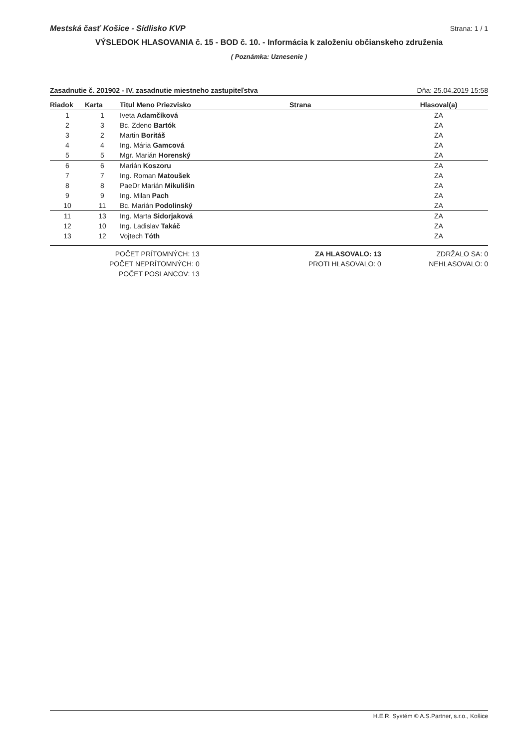Mestská časť Košice - Sídlisko KVP Strana: 1 / 1
VÝSLEDOK HLASOVANIA č. 15 - BOD č. 10. - Informácia k založeniu občianskeho združenia
( Poznámka: Uznesenie )
Zasadnutie č. 201902 - IV. zasadnutie miestneho zastupiteľstva Dňa: 25.04.2019 15:58
| Riadok | Karta | Titul Meno Priezvisko | Strana | Hlasoval(a) |
| --- | --- | --- | --- | --- |
| 1 | 1 | Iveta Adamčíková | | ZA |
| 2 | 3 | Bc. Zdeno Bartók | | ZA |
| 3 | 2 | Martin Boritáš | | ZA |
| 4 | 4 | Ing. Mária Gamcová | | ZA |
| 5 | 5 | Mgr. Marián Horenský | | ZA |
| 6 | 6 | Marián Koszoru | | ZA |
| 7 | 7 | Ing. Roman Matoušek | | ZA |
| 8 | 8 | PaeDr Marián Mikulišin | | ZA |
| 9 | 9 | Ing. Milan Pach | | ZA |
| 10 | 11 | Bc. Marián Podolinský | | ZA |
| 11 | 13 | Ing. Marta Sidorjaková | | ZA |
| 12 | 10 | Ing. Ladislav Takáč | | ZA |
| 13 | 12 | Vojtech Tóth | | ZA |
POČET PRÍTOMNÝCH: 13
POČET NEPRÍTOMNÝCH: 0
POČET POSLANCOV: 13
ZA HLASOVALO: 13
PROTI HLASOVALO: 0
ZDRŽALO SA: 0
NEHLASOVALO: 0
H.E.R. Systém © A.S.Partner, s.r.o., Košice